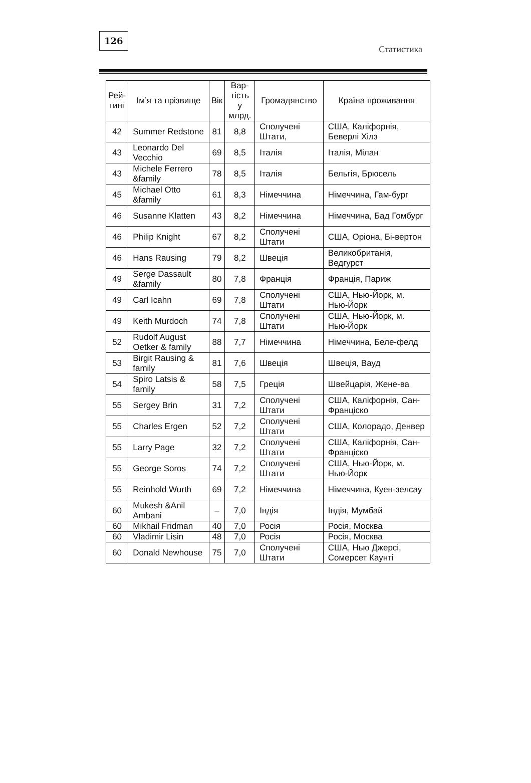126
Статистика
| Рей- тинг | Ім’я та прізвище | Вік | Вар- тість у млрд. | Громадянство | Країна проживання |
| --- | --- | --- | --- | --- | --- |
| 42 | Summer Redstone | 81 | 8,8 | Сполучені Штати, | США, Каліфорнія, Беверлі Хілз |
| 43 | Leonardo Del Vecchio | 69 | 8,5 | Італія | Італія, Мілан |
| 43 | Michele Ferrero &family | 78 | 8,5 | Італія | Бельгія, Брюсель |
| 45 | Michael Otto &family | 61 | 8,3 | Німеччина | Німеччина, Гам-бург |
| 46 | Susanne Klatten | 43 | 8,2 | Німеччина | Німеччина, Бад Гомбург |
| 46 | Philip Knight | 67 | 8,2 | Сполучені Штати | США, Оріона, Бі-вертон |
| 46 | Hans Rausing | 79 | 8,2 | Швеція | Великобританія, Ведгурст |
| 49 | Serge Dassault &family | 80 | 7,8 | Франція | Франція, Париж |
| 49 | Carl Icahn | 69 | 7,8 | Сполучені Штати | США, Нью-Йорк, м. Нью-Йорк |
| 49 | Keith Murdoch | 74 | 7,8 | Сполучені Штати | США, Нью-Йорк, м. Нью-Йорк |
| 52 | Rudolf August Oetker & family | 88 | 7,7 | Німеччина | Німеччина, Беле-фелд |
| 53 | Birgit Rausing & family | 81 | 7,6 | Швеція | Швеція, Вауд |
| 54 | Spiro Latsis & family | 58 | 7,5 | Греція | Швейцарія, Жене-ва |
| 55 | Sergey Brin | 31 | 7,2 | Сполучені Штати | США, Каліфорнія, Сан-Франціско |
| 55 | Charles Ergen | 52 | 7,2 | Сполучені Штати | США, Колорадо, Денвер |
| 55 | Larry Page | 32 | 7,2 | Сполучені Штати | США, Каліфорнія, Сан-Франціско |
| 55 | George Soros | 74 | 7,2 | Сполучені Штати | США, Нью-Йорк, м. Нью-Йорк |
| 55 | Reinhold Wurth | 69 | 7,2 | Німеччина | Німеччина, Куен-зелсау |
| 60 | Mukesh &Anil Ambani | – | 7,0 | Індія | Індія, Мумбай |
| 60 | Mikhail Fridman | 40 | 7,0 | Росія | Росія, Москва |
| 60 | Vladimir Lisin | 48 | 7,0 | Росія | Росія, Москва |
| 60 | Donald Newhouse | 75 | 7,0 | Сполучені Штати | США, Нью Джерсі, Сомерсет Каунті |